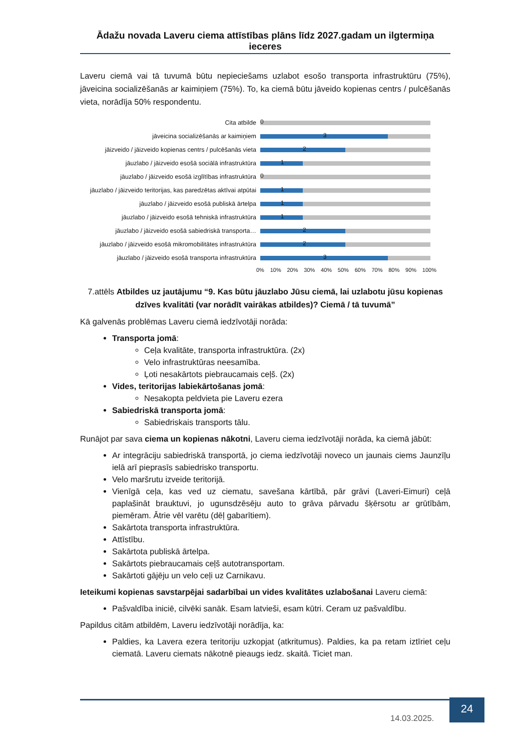Ādažu novada Laveru ciema attīstības plāns līdz 2027.gadam un ilgtermiņa ieceres
Laveru ciemā vai tā tuvumā būtu nepieciešams uzlabot esošo transporta infrastruktūru (75%), jāveicina socializēšanās ar kaimiņiem (75%). To, ka ciemā būtu jāveido kopienas centrs / pulcēšanās vieta, norādīja 50% respondentu.
Cita atbilde
0
jāveicina socializēšanās ar kaimiņiem
3
jāizveido / jāizveido kopienas centrs / pulcēšanās vieta
2
jāuzlabo / jāizveido esošā sociālā infrastruktūra
1
jāuzlabo / jāizveido esošā izglītības infrastruktūra
0
jāuzlabo / jāizveido teritorijas, kas paredzētas aktīvai atpūtai
1
jāuzlabo / jāizveido esošā publiskā ārtelpa
1
jāuzlabo / jāizveido esošā tehniskā infrastruktūra
1
jāuzlabo / jāizveido esošā sabiedriskā transporta…
2
jāuzlabo / jāizveido esošā mikromobilitātes infrastruktūra
2
jāuzlabo / jāizveido esošā transporta infrastruktūra
3
0% 10% 20% 30% 40% 50% 60% 70% 80% 90% 100%
7.attēls Atbildes uz jautājumu “9. Kas būtu jāuzlabo Jūsu ciemā, lai uzlabotu jūsu kopienas dzīves kvalitāti (var norādīt vairākas atbildes)? Ciemā / tā tuvumā”
Kā galvenās problēmas Laveru ciemā iedzīvotāji norāda:
Transporta jomā:
Ceļa kvalitāte, transporta infrastruktūra. (2x)
Velo infrastruktūras neesamība.
Ļoti nesakārtots piebraucamais ceļš. (2x)
Vides, teritorijas labiekārtošanas jomā:
Nesakopta peldvieta pie Laveru ezera
Sabiedriskā transporta jomā:
Sabiedriskais transports tālu.
Runājot par sava ciema un kopienas nākotni, Laveru ciema iedzīvotāji norāda, ka ciemā jābūt:
Ar integrāciju sabiedriskā transportā, jo ciema iedzīvotāji noveco un jaunais ciems Jaunzīļu ielā arī pieprasīs sabiedrisko transportu.
Velo maršrutu izveide teritorijā.
Vienīgā ceļa, kas ved uz ciematu, savešana kārtībā, pār grāvi (Laveri-Eimuri) ceļā paplašināt brauktuvi, jo ugunsdzēsēju auto to grāva pārvadu šķērsotu ar grūtībām, piemēram. Ātrie vēl varētu (dēļ gabarītiem).
Sakārtota transporta infrastruktūra.
Attīstību.
Sakārtota publiskā ārtelpa.
Sakārtots piebraucamais ceļš autotransportam.
Sakārtoti gājēju un velo ceļi uz Carnikavu.
Ieteikumi kopienas savstarpējai sadarbībai un vides kvalitātes uzlabošanai Laveru ciemā:
Pašvaldība iniciē, cilvēki sanāk. Esam latvieši, esam kūtri. Ceram uz pašvaldību.
Papildus citām atbildēm, Laveru iedzīvotāji norādīja, ka:
Paldies, ka Lavera ezera teritoriju uzkopjat (atkritumus). Paldies, ka pa retam iztīriet ceļu ciematā. Laveru ciemats nākotnē pieaugs iedz. skaitā. Ticiet man.
14.03.2025.
24